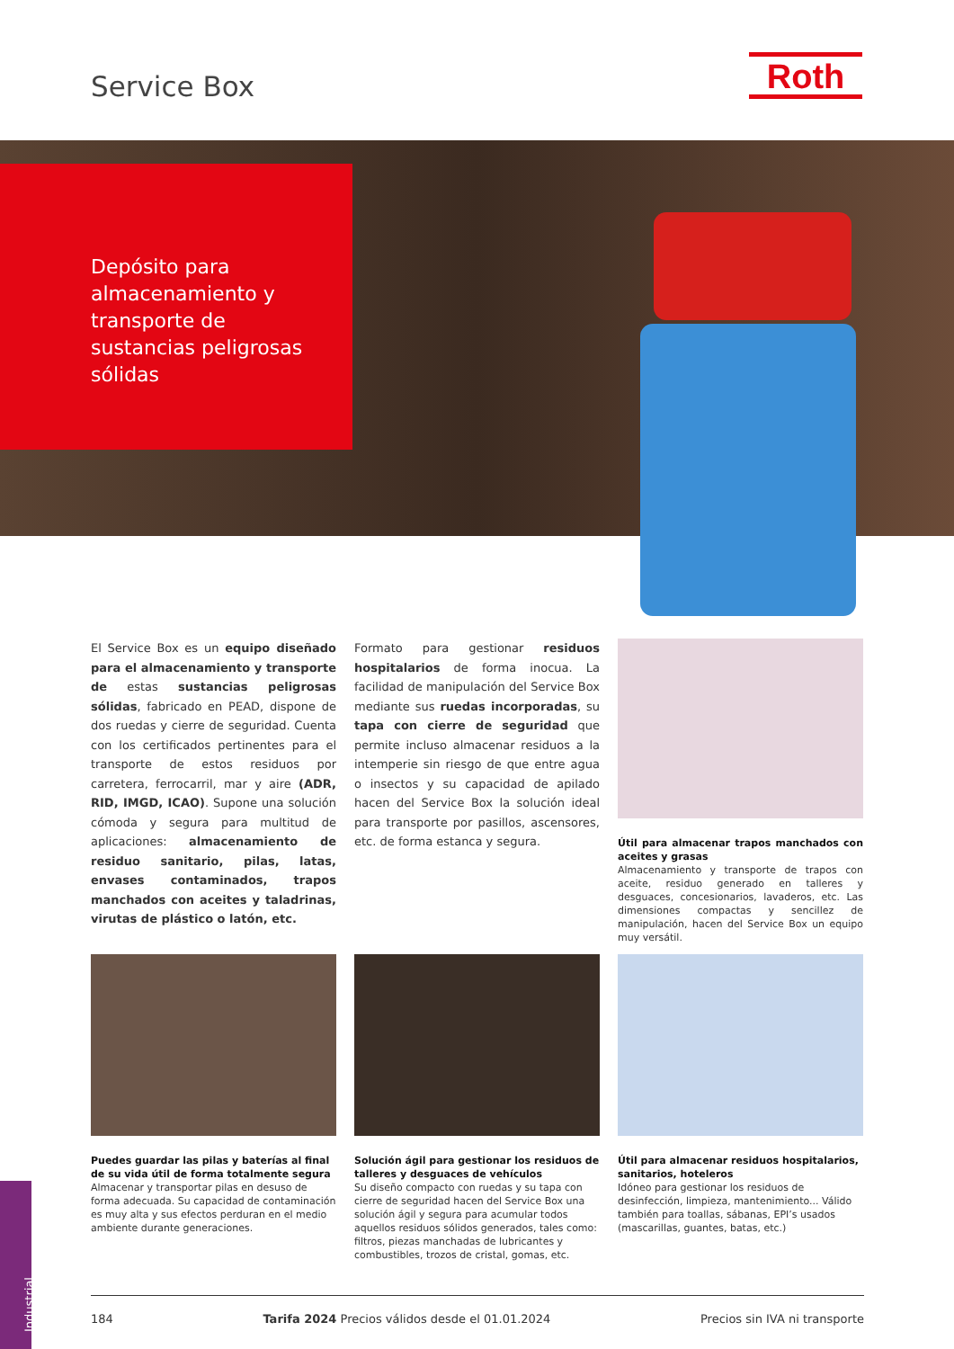Service Box Roth
Depósito para almacenamiento y transporte de sustancias peligrosas sólidas
El Service Box es un equipo diseñado para el almacenamiento y transporte de estas sustancias peligrosas sólidas, fabricado en PEAD, dispone de dos ruedas y cierre de seguridad. Cuenta con los certificados pertinentes para el transporte de estos residuos por carretera, ferrocarril, mar y aire (ADR, RID, IMGD, ICAO). Supone una solución cómoda y segura para multitud de aplicaciones: almacenamiento de residuo sanitario, pilas, latas, envases contaminados, trapos manchados con aceites y taladrinas, virutas de plástico o latón, etc.
Formato para gestionar residuos hospitalarios de forma inocua. La facilidad de manipulación del Service Box mediante sus ruedas incorporadas, su tapa con cierre de seguridad que permite incluso almacenar residuos a la intemperie sin riesgo de que entre agua o insectos y su capacidad de apilado hacen del Service Box la solución ideal para transporte por pasillos, ascensores, etc. de forma estanca y segura.
Útil para almacenar trapos manchados con aceites y grasas
Almacenamiento y transporte de trapos con aceite, residuo generado en talleres y desguaces, concesionarios, lavaderos, etc. Las dimensiones compactas y sencillez de manipulación, hacen del Service Box un equipo muy versátil.
Puedes guardar las pilas y baterías al final de su vida útil de forma totalmente segura
Almacenar y transportar pilas en desuso de forma adecuada. Su capacidad de contaminación es muy alta y sus efectos perduran en el medio ambiente durante generaciones.
Solución ágil para gestionar los residuos de talleres y desguaces de vehículos
Su diseño compacto con ruedas y su tapa con cierre de seguridad hacen del Service Box una solución ágil y segura para acumular todos aquellos residuos sólidos generados, tales como: filtros, piezas manchadas de lubricantes y combustibles, trozos de cristal, gomas, etc.
Útil para almacenar residuos hospitalarios, sanitarios, hoteleros
Idóneo para gestionar los residuos de desinfección, limpieza, mantenimiento... Válido también para toallas, sábanas, EPI’s usados (mascarillas, guantes, batas, etc.)
Industrial
184 Tarifa 2024 Precios válidos desde el 01.01.2024 Precios sin IVA ni transporte